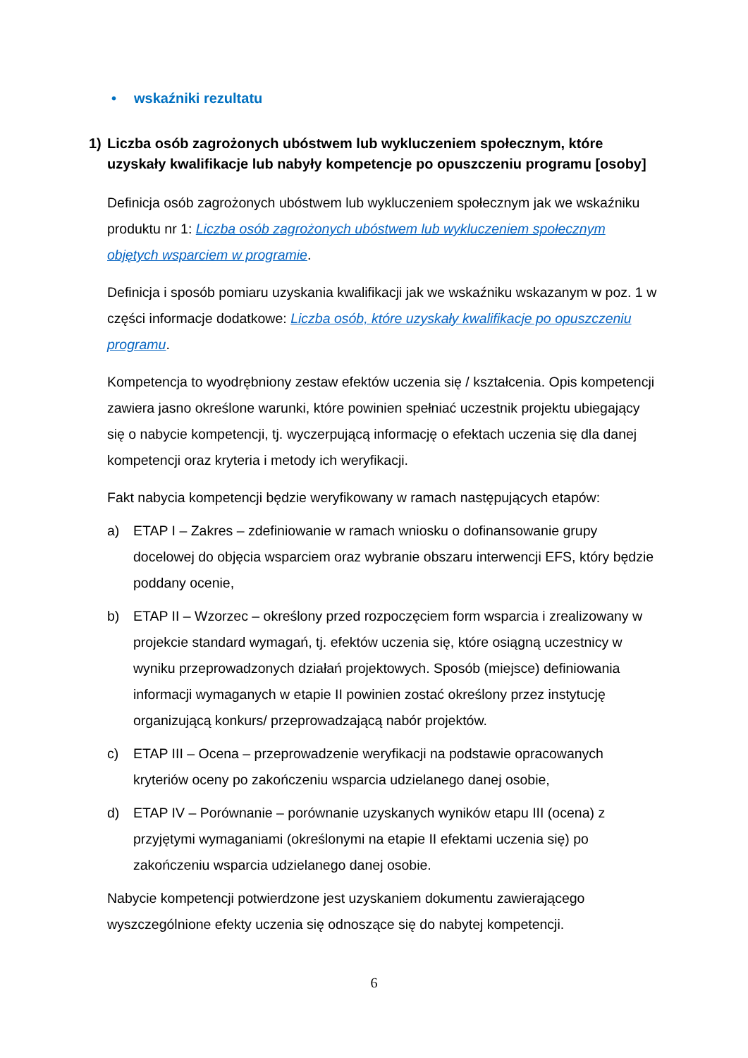• wskaźniki rezultatu
1) Liczba osób zagrożonych ubóstwem lub wykluczeniem społecznym, które uzyskały kwalifikacje lub nabyły kompetencje po opuszczeniu programu [osoby]
Definicja osób zagrożonych ubóstwem lub wykluczeniem społecznym jak we wskaźniku produktu nr 1: Liczba osób zagrożonych ubóstwem lub wykluczeniem społecznym objętych wsparciem w programie.
Definicja i sposób pomiaru uzyskania kwalifikacji jak we wskaźniku wskazanym w poz. 1 w części informacje dodatkowe: Liczba osób, które uzyskały kwalifikacje po opuszczeniu programu.
Kompetencja to wyodrębniony zestaw efektów uczenia się / kształcenia. Opis kompetencji zawiera jasno określone warunki, które powinien spełniać uczestnik projektu ubiegający się o nabycie kompetencji, tj. wyczerpującą informację o efektach uczenia się dla danej kompetencji oraz kryteria i metody ich weryfikacji.
Fakt nabycia kompetencji będzie weryfikowany w ramach następujących etapów:
a) ETAP I – Zakres – zdefiniowanie w ramach wniosku o dofinansowanie grupy docelowej do objęcia wsparciem oraz wybranie obszaru interwencji EFS, który będzie poddany ocenie,
b) ETAP II – Wzorzec – określony przed rozpoczęciem form wsparcia i zrealizowany w projekcie standard wymagań, tj. efektów uczenia się, które osiągną uczestnicy w wyniku przeprowadzonych działań projektowych. Sposób (miejsce) definiowania informacji wymaganych w etapie II powinien zostać określony przez instytucję organizującą konkurs/ przeprowadzającą nabór projektów.
c) ETAP III – Ocena – przeprowadzenie weryfikacji na podstawie opracowanych kryteriów oceny po zakończeniu wsparcia udzielanego danej osobie,
d) ETAP IV – Porównanie – porównanie uzyskanych wyników etapu III (ocena) z przyjętymi wymaganiami (określonymi na etapie II efektami uczenia się) po zakończeniu wsparcia udzielanego danej osobie.
Nabycie kompetencji potwierdzone jest uzyskaniem dokumentu zawierającego wyszczególnione efekty uczenia się odnoszące się do nabytej kompetencji.
6